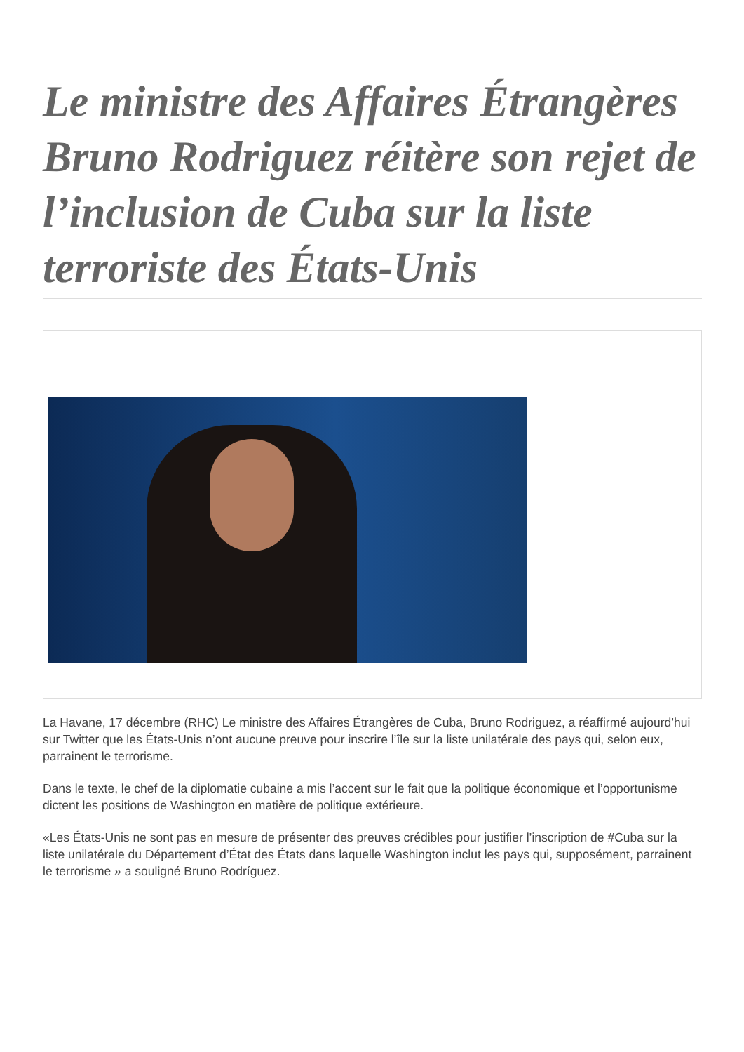Le ministre des Affaires Étrangères Bruno Rodriguez réitère son rejet de l’inclusion de Cuba sur la liste terroriste des États-Unis
La Havane, 17 décembre (RHC) Le ministre des Affaires Étrangères de Cuba, Bruno Rodriguez, a réaffirmé aujourd’hui sur Twitter que les États-Unis n’ont aucune preuve pour inscrire l’île sur la liste unilatérale des pays qui, selon eux, parrainent le terrorisme.
Dans le texte, le chef de la diplomatie cubaine a mis l’accent sur le fait que la politique économique et l’opportunisme dictent les positions de Washington en matière de politique extérieure.
«Les États-Unis ne sont pas en mesure de présenter des preuves crédibles pour justifier l’inscription de #Cuba sur la liste unilatérale du Département d’État des États dans laquelle Washington inclut les pays qui, supposément, parrainent le terrorisme » a souligné Bruno Rodríguez.